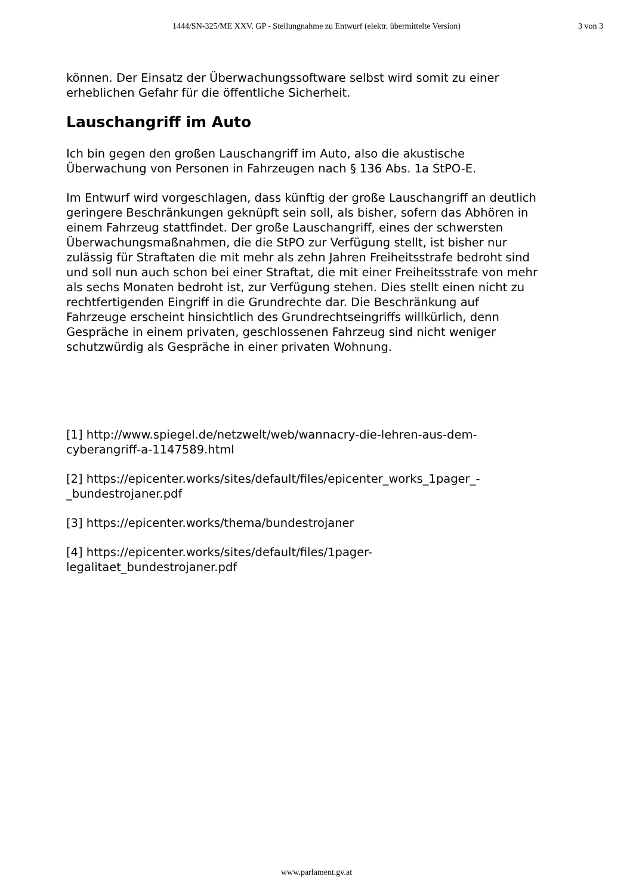1444/SN-325/ME XXV. GP - Stellungnahme zu Entwurf (elektr. übermittelte Version)
3 von 3
können. Der Einsatz der Überwachungssoftware selbst wird somit zu einer erheblichen Gefahr für die öffentliche Sicherheit.
Lauschangriff im Auto
Ich bin gegen den großen Lauschangriff im Auto, also die akustische Überwachung von Personen in Fahrzeugen nach § 136 Abs. 1a StPO-E.
Im Entwurf wird vorgeschlagen, dass künftig der große Lauschangriff an deutlich geringere Beschränkungen geknüpft sein soll, als bisher, sofern das Abhören in einem Fahrzeug stattfindet. Der große Lauschangriff, eines der schwersten Überwachungsmaßnahmen, die die StPO zur Verfügung stellt, ist bisher nur zulässig für Straftaten die mit mehr als zehn Jahren Freiheitsstrafe bedroht sind und soll nun auch schon bei einer Straftat, die mit einer Freiheitsstrafe von mehr als sechs Monaten bedroht ist, zur Verfügung stehen. Dies stellt einen nicht zu rechtfertigenden Eingriff in die Grundrechte dar. Die Beschränkung auf Fahrzeuge erscheint hinsichtlich des Grundrechtseingriffs willkürlich, denn Gespräche in einem privaten, geschlossenen Fahrzeug sind nicht weniger schutzwürdig als Gespräche in einer privaten Wohnung.
[1] http://www.spiegel.de/netzwelt/web/wannacry-die-lehren-aus-dem-cyberangriff-a-1147589.html
[2] https://epicenter.works/sites/default/files/epicenter_works_1pager_-_bundestrojaner.pdf
[3] https://epicenter.works/thema/bundestrojaner
[4] https://epicenter.works/sites/default/files/1pager-
legalitaet_bundestrojaner.pdf
www.parlament.gv.at